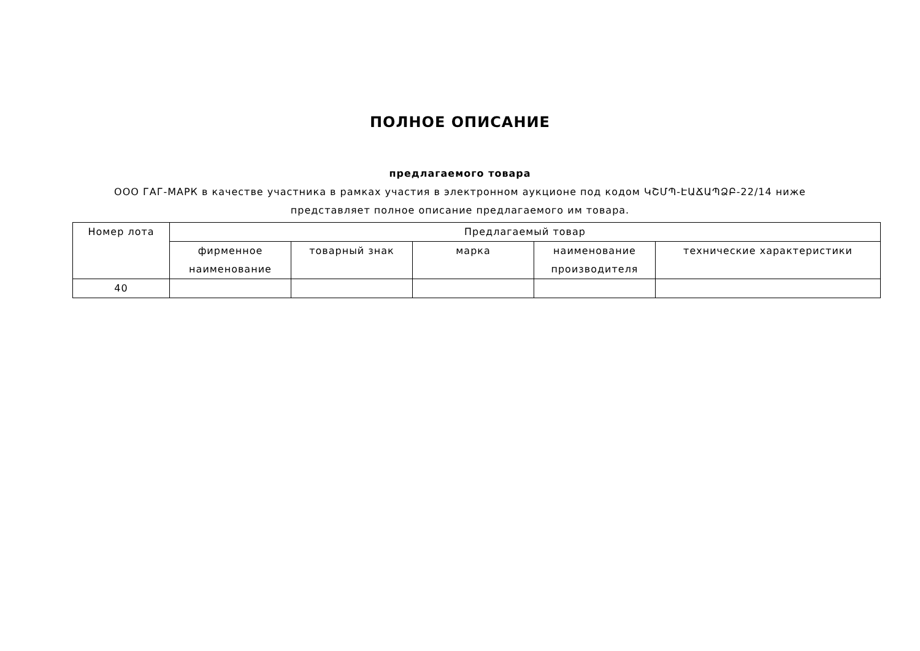ПОЛНОЕ ОПИСАНИЕ
предлагаемого товара
ООО ГАГ-МАРК в качестве участника в рамках участия в электронном аукционе под кодом ԿՇՄՊ-ԷԱՃԱՊՁԲ-22/14 ниже представляет полное описание предлагаемого им товара.
| Номер лота | Предлагаемый товар | | | | |
| --- | --- | --- | --- | --- | --- |
| | фирменное наименование | товарный знак | марка | наименование производителя | технические характеристики |
| 40 | | | | | |